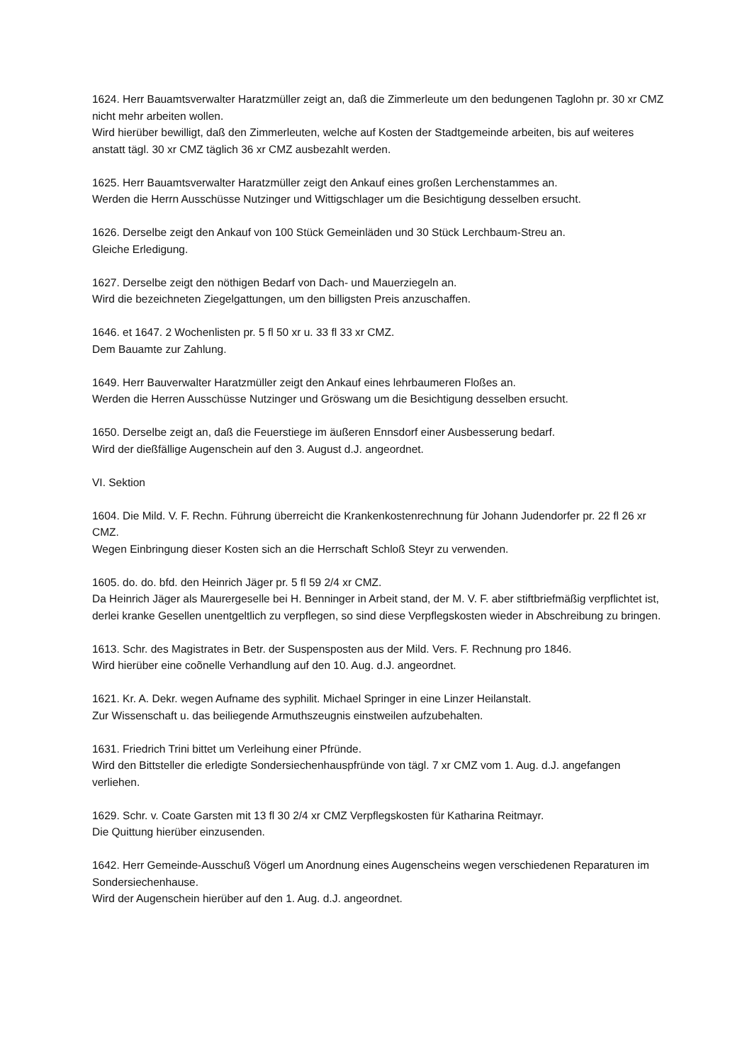1624. Herr Bauamtsverwalter Haratzmüller zeigt an, daß die Zimmerleute um den bedungenen Taglohn pr. 30 xr CMZ nicht mehr arbeiten wollen.
Wird hierüber bewilligt, daß den Zimmerleuten, welche auf Kosten der Stadtgemeinde arbeiten, bis auf weiteres anstatt tägl. 30 xr CMZ täglich 36 xr CMZ ausbezahlt werden.
1625. Herr Bauamtsverwalter Haratzmüller zeigt den Ankauf eines großen Lerchenstammes an.
Werden die Herrn Ausschüsse Nutzinger und Wittigschlager um die Besichtigung desselben ersucht.
1626. Derselbe zeigt den Ankauf von 100 Stück Gemeinläden und 30 Stück Lerchbaum-Streu an.
Gleiche Erledigung.
1627. Derselbe zeigt den nöthigen Bedarf von Dach- und Mauerziegeln an.
Wird die bezeichneten Ziegelgattungen, um den billigsten Preis anzuschaffen.
1646. et 1647. 2 Wochenlisten pr. 5 fl 50 xr u. 33 fl 33 xr CMZ.
Dem Bauamte zur Zahlung.
1649. Herr Bauverwalter Haratzmüller zeigt den Ankauf eines lehrbaumeren Floßes an.
Werden die Herren Ausschüsse Nutzinger und Gröswang um die Besichtigung desselben ersucht.
1650. Derselbe zeigt an, daß die Feuerstiege im äußeren Ennsdorf einer Ausbesserung bedarf.
Wird der dießfällige Augenschein auf den 3. August d.J. angeordnet.
VI. Sektion
1604. Die Mild. V. F. Rechn. Führung überreicht die Krankenkostenrechnung für Johann Judendorfer pr. 22 fl 26 xr CMZ.
Wegen Einbringung dieser Kosten sich an die Herrschaft Schloß Steyr zu verwenden.
1605. do. do. bfd. den Heinrich Jäger pr. 5 fl 59 2/4 xr CMZ.
Da Heinrich Jäger als Maurergeselle bei H. Benninger in Arbeit stand, der M. V. F. aber stiftbriefmäßig verpflichtet ist, derlei kranke Gesellen unentgeltlich zu verpflegen, so sind diese Verpflegskosten wieder in Abschreibung zu bringen.
1613. Schr. des Magistrates in Betr. der Suspensposten aus der Mild. Vers. F. Rechnung pro 1846.
Wird hierüber eine coõnelle Verhandlung auf den 10. Aug. d.J. angeordnet.
1621. Kr. A. Dekr. wegen Aufname des syphilit. Michael Springer in eine Linzer Heilanstalt.
Zur Wissenschaft u. das beiliegende Armuthszeugnis einstweilen aufzubehalten.
1631. Friedrich Trini bittet um Verleihung einer Pfründe.
Wird den Bittsteller die erledigte Sondersiechenhauspfründe von tägl. 7 xr CMZ vom 1. Aug. d.J. angefangen verliehen.
1629. Schr. v. Coate Garsten mit 13 fl 30 2/4 xr CMZ Verpflegskosten für Katharina Reitmayr.
Die Quittung hierüber einzusenden.
1642. Herr Gemeinde-Ausschuß Vögerl um Anordnung eines Augenscheins wegen verschiedenen Reparaturen im Sondersiechenhause.
Wird der Augenschein hierüber auf den 1. Aug. d.J. angeordnet.